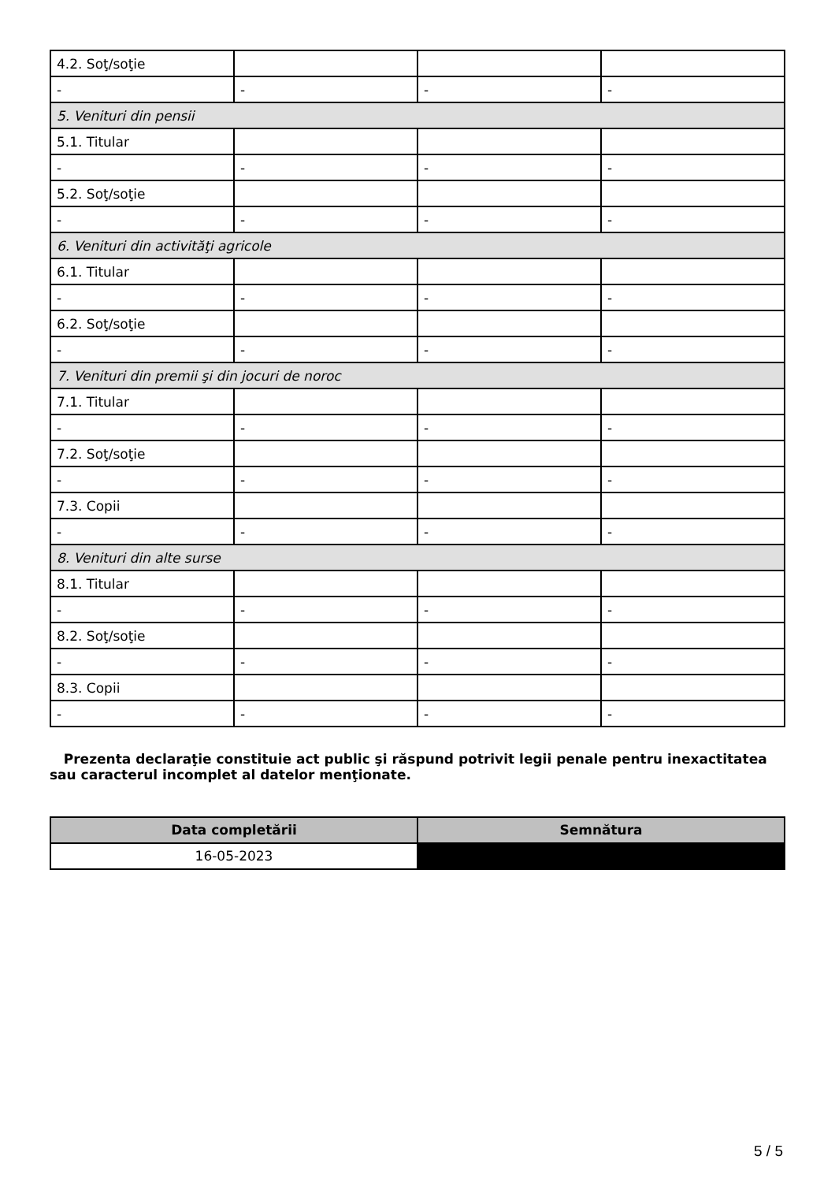| 4.2. Soţ/soţie | | | |
| - | - | - | - |
| 5. Venituri din pensii | | | |
| 5.1. Titular | | | |
| - | - | - | - |
| 5.2. Soţ/soţie | | | |
| - | - | - | - |
| 6. Venituri din activităţi agricole | | | |
| 6.1. Titular | | | |
| - | - | - | - |
| 6.2. Soţ/soţie | | | |
| - | - | - | - |
| 7. Venituri din premii şi din jocuri de noroc | | | |
| 7.1. Titular | | | |
| - | - | - | - |
| 7.2. Soţ/soţie | | | |
| - | - | - | - |
| 7.3. Copii | | | |
| - | - | - | - |
| 8. Venituri din alte surse | | | |
| 8.1. Titular | | | |
| - | - | - | - |
| 8.2. Soţ/soţie | | | |
| - | - | - | - |
| 8.3. Copii | | | |
| - | - | - | - |
Prezenta declaraţie constituie act public şi răspund potrivit legii penale pentru inexactitatea sau caracterul incomplet al datelor menţionate.
| Data completării | Semnătura |
| --- | --- |
| 16-05-2023 | |
5 / 5